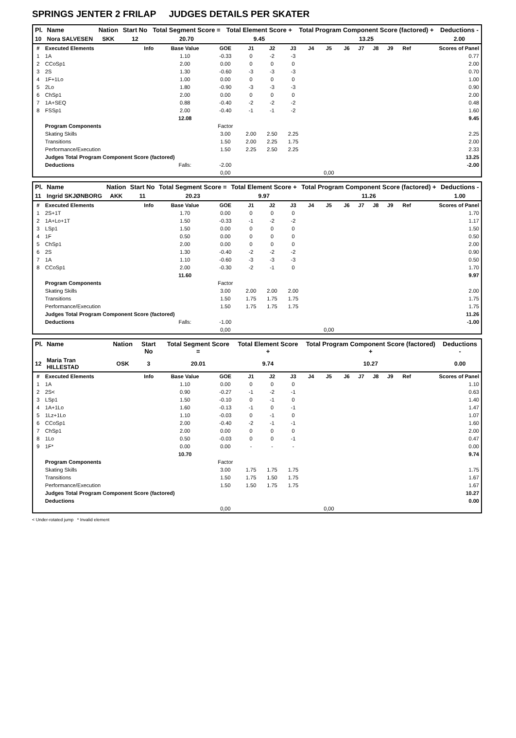SPRINGS JENTER 2 FRILAP JUDGES DETAILS PER SKATER
| Pl. | Name | Nation | Start No | Total Segment Score = | Total Element Score + | Total Program Component Score (factored) + | Deductions - |
| --- | --- | --- | --- | --- | --- | --- | --- |
| 10 | Nora SALVESEN | SKK | 12 | 20.70 | 9.45 | 13.25 | 2.00 |
| # | Executed Elements | Info | Base Value | GOE | J1 | J2 | J3 | J4 | J5 | J6 | J7 | J8 | J9 | Ref | Scores of Panel |
| 1 | 1A | | 1.10 | -0.33 | 0 | -2 | -3 | | | | | | | | 0.77 |
| 2 | CCoSp1 | | 2.00 | 0.00 | 0 | 0 | 0 | | | | | | | | 2.00 |
| 3 | 2S | | 1.30 | -0.60 | -3 | -3 | -3 | | | | | | | | 0.70 |
| 4 | 1F+1Lo | | 1.00 | 0.00 | 0 | 0 | 0 | | | | | | | | 1.00 |
| 5 | 2Lo | | 1.80 | -0.90 | -3 | -3 | -3 | | | | | | | | 0.90 |
| 6 | ChSp1 | | 2.00 | 0.00 | 0 | 0 | 0 | | | | | | | | 2.00 |
| 7 | 1A+SEQ | | 0.88 | -0.40 | -2 | -2 | -2 | | | | | | | | 0.48 |
| 8 | FSSp1 | | 2.00 | -0.40 | -1 | -1 | -2 | | | | | | | | 1.60 |
| | | | 12.08 | | | | | | | | | | | | 9.45 |
| | Program Components | | | Factor | | | | | | | | | | | |
| | Skating Skills | | | 3.00 | 2.00 | 2.50 | 2.25 | | | | | | | | 2.25 |
| | Transitions | | | 1.50 | 2.00 | 2.25 | 1.75 | | | | | | | | 2.00 |
| | Performance/Execution | | | 1.50 | 2.25 | 2.50 | 2.25 | | | | | | | | 2.33 |
| | Judges Total Program Component Score (factored) | | | | | | | | | | | | | | 13.25 |
| | Deductions | | Falls: | -2.00 | | | | | | | | | | | -2.00 |
| | | | | 0,00 | | | | | 0,00 | | | | | | |
| Pl. | Name | Nation | Start No | Total Segment Score = | Total Element Score + | Total Program Component Score (factored) + | Deductions - |
| --- | --- | --- | --- | --- | --- | --- | --- |
| 11 | Ingrid SKJØNBORG | AKK | 11 | 20.23 | 9.97 | 11.26 | 1.00 |
| # | Executed Elements | Info | Base Value | GOE | J1 | J2 | J3 | J4 | J5 | J6 | J7 | J8 | J9 | Ref | Scores of Panel |
| 1 | 2S+1T | | 1.70 | 0.00 | 0 | 0 | 0 | | | | | | | | 1.70 |
| 2 | 1A+Lo+1T | | 1.50 | -0.33 | -1 | -2 | -2 | | | | | | | | 1.17 |
| 3 | LSp1 | | 1.50 | 0.00 | 0 | 0 | 0 | | | | | | | | 1.50 |
| 4 | 1F | | 0.50 | 0.00 | 0 | 0 | 0 | | | | | | | | 0.50 |
| 5 | ChSp1 | | 2.00 | 0.00 | 0 | 0 | 0 | | | | | | | | 2.00 |
| 6 | 2S | | 1.30 | -0.40 | -2 | -2 | -2 | | | | | | | | 0.90 |
| 7 | 1A | | 1.10 | -0.60 | -3 | -3 | -3 | | | | | | | | 0.50 |
| 8 | CCoSp1 | | 2.00 | -0.30 | -2 | -1 | 0 | | | | | | | | 1.70 |
| | | | 11.60 | | | | | | | | | | | | 9.97 |
| | Program Components | | | Factor | | | | | | | | | | | |
| | Skating Skills | | | 3.00 | 2.00 | 2.00 | 2.00 | | | | | | | | 2.00 |
| | Transitions | | | 1.50 | 1.75 | 1.75 | 1.75 | | | | | | | | 1.75 |
| | Performance/Execution | | | 1.50 | 1.75 | 1.75 | 1.75 | | | | | | | | 1.75 |
| | Judges Total Program Component Score (factored) | | | | | | | | | | | | | | 11.26 |
| | Deductions | | Falls: | -1.00 | | | | | | | | | | | -1.00 |
| | | | | 0,00 | | | | | 0,00 | | | | | | |
| Pl. | Name | Nation | Start No | Total Segment Score = | Total Element Score + | Total Program Component Score (factored) + | Deductions - |
| --- | --- | --- | --- | --- | --- | --- | --- |
| 12 | Maria Tran HILLESTAD | OSK | 3 | 20.01 | 9.74 | 10.27 | 0.00 |
| # | Executed Elements | Info | Base Value | GOE | J1 | J2 | J3 | J4 | J5 | J6 | J7 | J8 | J9 | Ref | Scores of Panel |
| 1 | 1A | | 1.10 | 0.00 | 0 | 0 | 0 | | | | | | | | 1.10 |
| 2 | 2S< | | 0.90 | -0.27 | -1 | -2 | -1 | | | | | | | | 0.63 |
| 3 | LSp1 | | 1.50 | -0.10 | 0 | -1 | 0 | | | | | | | | 1.40 |
| 4 | 1A+1Lo | | 1.60 | -0.13 | -1 | 0 | -1 | | | | | | | | 1.47 |
| 5 | 1Lz+1Lo | | 1.10 | -0.03 | 0 | -1 | 0 | | | | | | | | 1.07 |
| 6 | CCoSp1 | | 2.00 | -0.40 | -2 | -1 | -1 | | | | | | | | 1.60 |
| 7 | ChSp1 | | 2.00 | 0.00 | 0 | 0 | 0 | | | | | | | | 2.00 |
| 8 | 1Lo | | 0.50 | -0.03 | 0 | 0 | -1 | | | | | | | | 0.47 |
| 9 | 1F* | | 0.00 | 0.00 | - | - | - | | | | | | | | 0.00 |
| | | | 10.70 | | | | | | | | | | | | 9.74 |
| | Program Components | | | Factor | | | | | | | | | | | |
| | Skating Skills | | | 3.00 | 1.75 | 1.75 | 1.75 | | | | | | | | 1.75 |
| | Transitions | | | 1.50 | 1.75 | 1.50 | 1.75 | | | | | | | | 1.67 |
| | Performance/Execution | | | 1.50 | 1.50 | 1.75 | 1.75 | | | | | | | | 1.67 |
| | Judges Total Program Component Score (factored) | | | | | | | | | | | | | | 10.27 |
| | Deductions | | | | | | | | | | | | | | 0.00 |
| | | | | 0,00 | | | | | 0,00 | | | | | | |
< Under-rotated jump * Invalid element